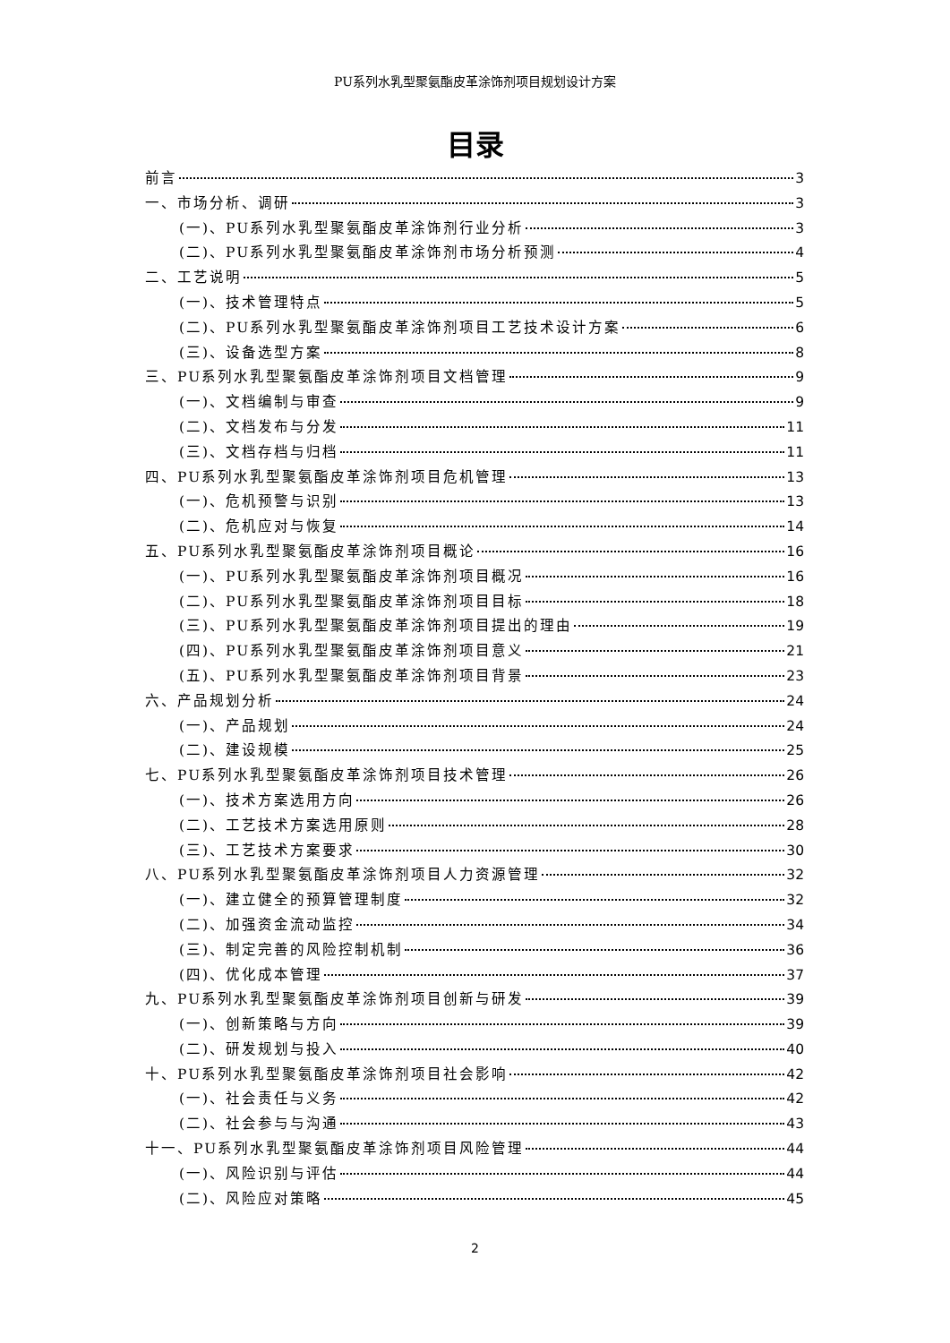PU系列水乳型聚氨酯皮革涂饰剂项目规划设计方案
目录
前言 3
一、市场分析、调研 3
(一)、PU系列水乳型聚氨酯皮革涂饰剂行业分析 3
(二)、PU系列水乳型聚氨酯皮革涂饰剂市场分析预测 4
二、工艺说明 5
(一)、技术管理特点 5
(二)、PU系列水乳型聚氨酯皮革涂饰剂项目工艺技术设计方案 6
(三)、设备选型方案 8
三、PU系列水乳型聚氨酯皮革涂饰剂项目文档管理 9
(一)、文档编制与审查 9
(二)、文档发布与分发 11
(三)、文档存档与归档 11
四、PU系列水乳型聚氨酯皮革涂饰剂项目危机管理 13
(一)、危机预警与识别 13
(二)、危机应对与恢复 14
五、PU系列水乳型聚氨酯皮革涂饰剂项目概论 16
(一)、PU系列水乳型聚氨酯皮革涂饰剂项目概况 16
(二)、PU系列水乳型聚氨酯皮革涂饰剂项目目标 18
(三)、PU系列水乳型聚氨酯皮革涂饰剂项目提出的理由 19
(四)、PU系列水乳型聚氨酯皮革涂饰剂项目意义 21
(五)、PU系列水乳型聚氨酯皮革涂饰剂项目背景 23
六、产品规划分析 24
(一)、产品规划 24
(二)、建设规模 25
七、PU系列水乳型聚氨酯皮革涂饰剂项目技术管理 26
(一)、技术方案选用方向 26
(二)、工艺技术方案选用原则 28
(三)、工艺技术方案要求 30
八、PU系列水乳型聚氨酯皮革涂饰剂项目人力资源管理 32
(一)、建立健全的预算管理制度 32
(二)、加强资金流动监控 34
(三)、制定完善的风险控制机制 36
(四)、优化成本管理 37
九、PU系列水乳型聚氨酯皮革涂饰剂项目创新与研发 39
(一)、创新策略与方向 39
(二)、研发规划与投入 40
十、PU系列水乳型聚氨酯皮革涂饰剂项目社会影响 42
(一)、社会责任与义务 42
(二)、社会参与与沟通 43
十一、PU系列水乳型聚氨酯皮革涂饰剂项目风险管理 44
(一)、风险识别与评估 44
(二)、风险应对策略 45
2